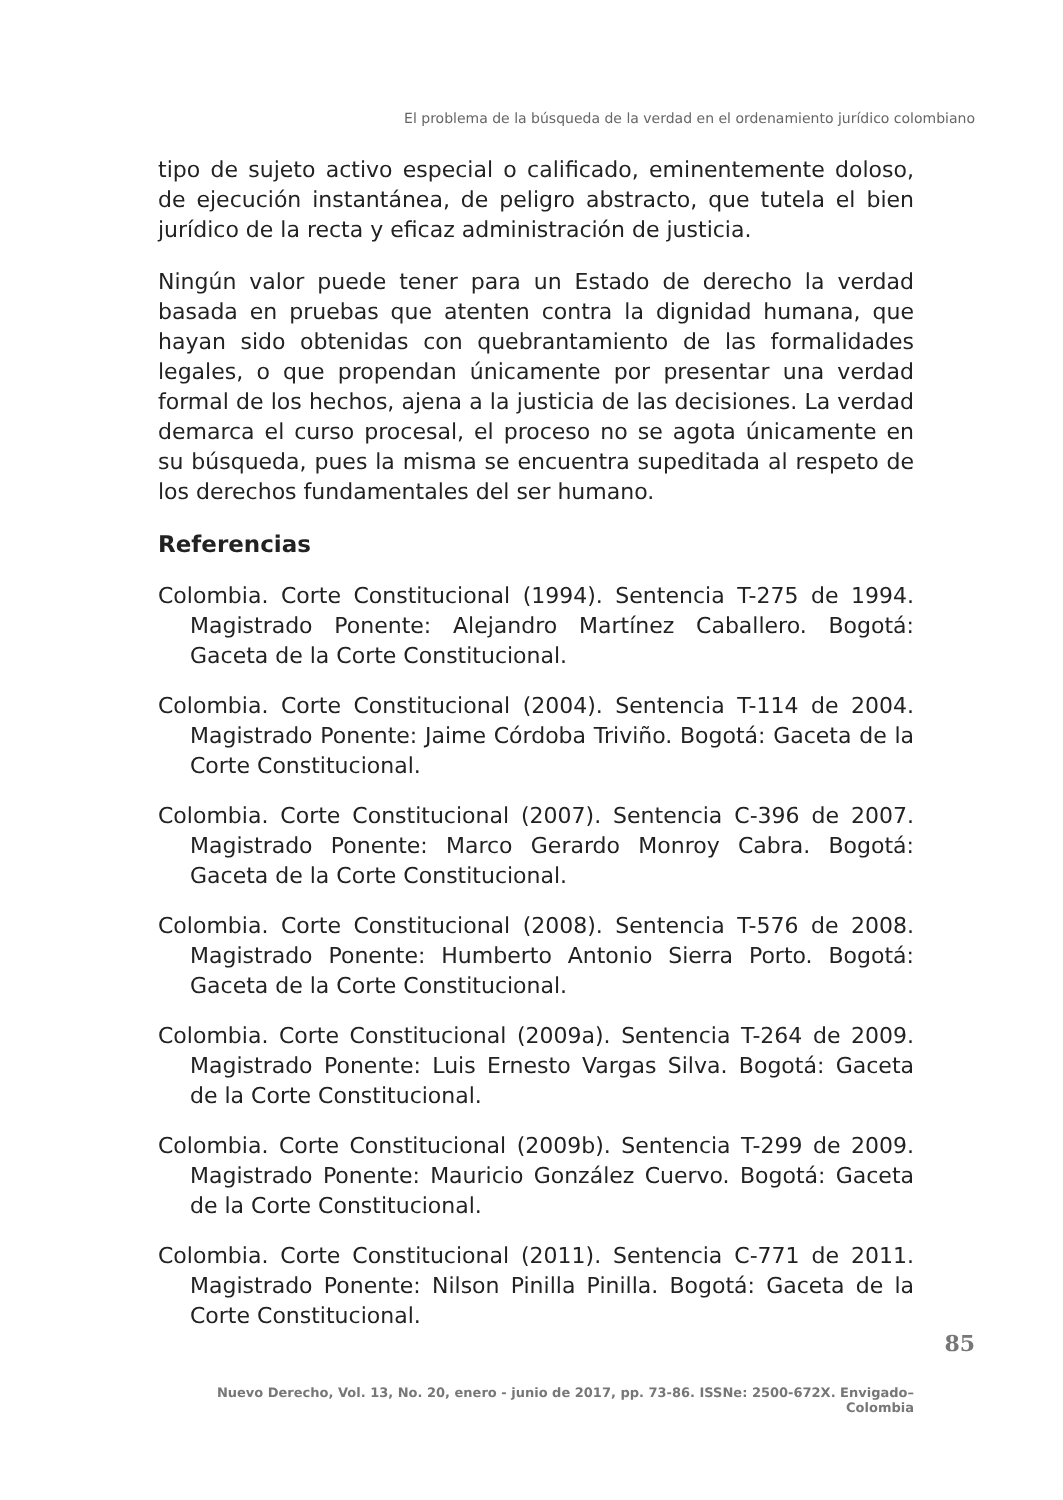El problema de la búsqueda de la verdad en el ordenamiento jurídico colombiano
tipo de sujeto activo especial o calificado, eminentemente doloso, de ejecución instantánea, de peligro abstracto, que tutela el bien jurídico de la recta y eficaz administración de justicia.
Ningún valor puede tener para un Estado de derecho la verdad basada en pruebas que atenten contra la dignidad humana, que hayan sido obtenidas con quebrantamiento de las formalidades legales, o que propendan únicamente por presentar una verdad formal de los hechos, ajena a la justicia de las decisiones. La verdad demarca el curso procesal, el proceso no se agota únicamente en su búsqueda, pues la misma se encuentra supeditada al respeto de los derechos fundamentales del ser humano.
Referencias
Colombia. Corte Constitucional (1994). Sentencia T-275 de 1994. Magistrado Ponente: Alejandro Martínez Caballero. Bogotá: Gaceta de la Corte Constitucional.
Colombia. Corte Constitucional (2004). Sentencia T-114 de 2004. Magistrado Ponente: Jaime Córdoba Triviño. Bogotá: Gaceta de la Corte Constitucional.
Colombia. Corte Constitucional (2007). Sentencia C-396 de 2007. Magistrado Ponente: Marco Gerardo Monroy Cabra. Bogotá: Gaceta de la Corte Constitucional.
Colombia. Corte Constitucional (2008). Sentencia T-576 de 2008. Magistrado Ponente: Humberto Antonio Sierra Porto. Bogotá: Gaceta de la Corte Constitucional.
Colombia. Corte Constitucional (2009a). Sentencia T-264 de 2009. Magistrado Ponente: Luis Ernesto Vargas Silva. Bogotá: Gaceta de la Corte Constitucional.
Colombia. Corte Constitucional (2009b). Sentencia T-299 de 2009. Magistrado Ponente: Mauricio González Cuervo. Bogotá: Gaceta de la Corte Constitucional.
Colombia. Corte Constitucional (2011). Sentencia C-771 de 2011. Magistrado Ponente: Nilson Pinilla Pinilla. Bogotá: Gaceta de la Corte Constitucional.
85
Nuevo Derecho, Vol. 13, No. 20, enero - junio de 2017, pp. 73-86. ISSNe: 2500-672X. Envigado–Colombia